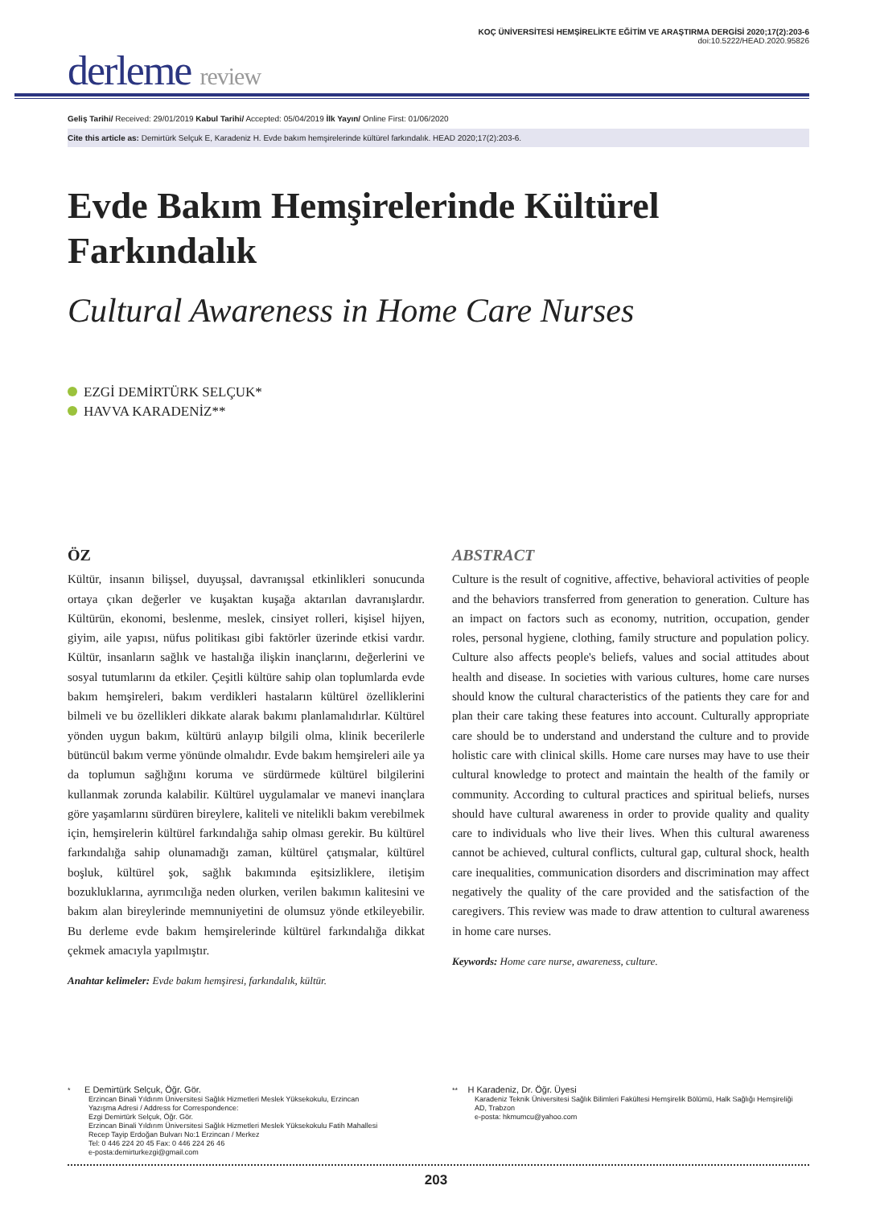KOÇ ÜNİVERSİTESİ HEMŞİRELİKTE EĞİTİM VE ARAŞTIRMA DERGİSİ 2020;17(2):203-6
doi:10.5222/HEAD.2020.95826
derleme review
Geliş Tarihi/ Received: 29/01/2019 Kabul Tarihi/ Accepted: 05/04/2019 İlk Yayın/ Online First: 01/06/2020
Cite this article as: Demirtürk Selçuk E, Karadeniz H. Evde bakım hemşirelerinde kültürel farkındalık. HEAD 2020;17(2):203-6.
Evde Bakım Hemşirelerinde Kültürel Farkındalık
Cultural Awareness in Home Care Nurses
EZGİ DEMİRTÜRK SELÇUK*
HAVVA KARADENİZ**
ÖZ
Kültür, insanın bilişsel, duyuşsal, davranışsal etkinlikleri sonucunda ortaya çıkan değerler ve kuşaktan kuşağa aktarılan davranışlardır. Kültürün, ekonomi, beslenme, meslek, cinsiyet rolleri, kişisel hijyen, giyim, aile yapısı, nüfus politikası gibi faktörler üzerinde etkisi vardır. Kültür, insanların sağlık ve hastalığa ilişkin inançlarını, değerlerini ve sosyal tutumlarını da etkiler. Çeşitli kültüre sahip olan toplumlarda evde bakım hemşireleri, bakım verdikleri hastaların kültürel özelliklerini bilmeli ve bu özellikleri dikkate alarak bakımı planlamalıdırlar. Kültürel yönden uygun bakım, kültürü anlayıp bilgili olma, klinik becerilerle bütüncül bakım verme yönünde olmalıdır. Evde bakım hemşireleri aile ya da toplumun sağlığını koruma ve sürdürmede kültürel bilgilerini kullanmak zorunda kalabilir. Kültürel uygulamalar ve manevi inançlara göre yaşamlarını sürdüren bireylere, kaliteli ve nitelikli bakım verebilmek için, hemşirelerin kültürel farkındalığa sahip olması gerekir. Bu kültürel farkındalığa sahip olunamadığı zaman, kültürel çatışmalar, kültürel boşluk, kültürel şok, sağlık bakımında eşitsizliklere, iletişim bozukluklarına, ayrımcılığa neden olurken, verilen bakımın kalitesini ve bakım alan bireylerinde memnuniyetini de olumsuz yönde etkileyebilir. Bu derleme evde bakım hemşirelerinde kültürel farkındalığa dikkat çekmek amacıyla yapılmıştır.
Anahtar kelimeler: Evde bakım hemşiresi, farkındalık, kültür.
ABSTRACT
Culture is the result of cognitive, affective, behavioral activities of people and the behaviors transferred from generation to generation. Culture has an impact on factors such as economy, nutrition, occupation, gender roles, personal hygiene, clothing, family structure and population policy. Culture also affects people's beliefs, values and social attitudes about health and disease. In societies with various cultures, home care nurses should know the cultural characteristics of the patients they care for and plan their care taking these features into account. Culturally appropriate care should be to understand and understand the culture and to provide holistic care with clinical skills. Home care nurses may have to use their cultural knowledge to protect and maintain the health of the family or community. According to cultural practices and spiritual beliefs, nurses should have cultural awareness in order to provide quality and quality care to individuals who live their lives. When this cultural awareness cannot be achieved, cultural conflicts, cultural gap, cultural shock, health care inequalities, communication disorders and discrimination may affect negatively the quality of the care provided and the satisfaction of the caregivers. This review was made to draw attention to cultural awareness in home care nurses.
Keywords: Home care nurse, awareness, culture.
* E Demirtürk Selçuk, Öğr. Gör.
Erzincan Binali Yıldırım Üniversitesi Sağlık Hizmetleri Meslek Yüksekokulu, Erzincan
Yazışma Adresi / Address for Correspondence:
Ezgi Demirtürk Selçuk, Öğr. Gör.
Erzincan Binali Yıldırım Üniversitesi Sağlık Hizmetleri Meslek Yüksekokulu Fatih Mahallesi
Recep Tayip Erdoğan Bulvarı No:1 Erzincan / Merkez
Tel: 0 446 224 20 45 Fax: 0 446 224 26 46
e-posta:demirturkezgi@gmail.com
** H Karadeniz, Dr. Öğr. Üyesi
Karadeniz Teknik Üniversitesi Sağlık Bilimleri Fakültesi Hemşirelik Bölümü, Halk Sağlığı Hemşireliği AD, Trabzon
e-posta: hkmumcu@yahoo.com
203